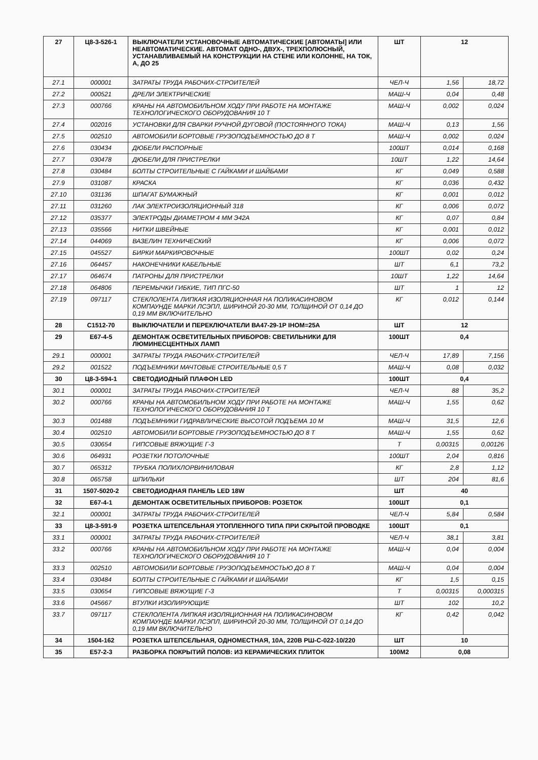| 27 | Ц8-3-526-1 | ВЫКЛЮЧАТЕЛИ УСТАНОВОЧНЫЕ АВТОМАТИЧЕСКИЕ [АВТОМАТЫ] ИЛИ НЕАВТОМАТИЧЕСКИЕ. АВТОМАТ ОДНО-, ДВУХ-, ТРЕХПОЛЮСНЫЙ, УСТАНАВЛИВАЕМЫЙ НА КОНСТРУКЦИИ НА СТЕНЕ ИЛИ КОЛОННЕ, НА ТОК, А, ДО 25 | ШТ | 12 | |
| 27.1 | 000001 | ЗАТРАТЫ ТРУДА РАБОЧИХ-СТРОИТЕЛЕЙ | ЧЕЛ-Ч | 1,56 | 18,72 |
| 27.2 | 000521 | ДРЕЛИ ЭЛЕКТРИЧЕСКИЕ | МАШ-Ч | 0,04 | 0,48 |
| 27.3 | 000766 | КРАНЫ НА АВТОМОБИЛЬНОМ ХОДУ ПРИ РАБОТЕ НА МОНТАЖЕ ТЕХНОЛОГИЧЕСКОГО ОБОРУДОВАНИЯ 10 Т | МАШ-Ч | 0,002 | 0,024 |
| 27.4 | 002016 | УСТАНОВКИ ДЛЯ СВАРКИ РУЧНОЙ ДУГОВОЙ (ПОСТОЯННОГО ТОКА) | МАШ-Ч | 0,13 | 1,56 |
| 27.5 | 002510 | АВТОМОБИЛИ БОРТОВЫЕ ГРУЗОПОДЪЕМНОСТЬЮ ДО 8 Т | МАШ-Ч | 0,002 | 0,024 |
| 27.6 | 030434 | ДЮБЕЛИ РАСПОРНЫЕ | 100ШТ | 0,014 | 0,168 |
| 27.7 | 030478 | ДЮБЕЛИ ДЛЯ ПРИСТРЕЛКИ | 10ШТ | 1,22 | 14,64 |
| 27.8 | 030484 | БОЛТЫ СТРОИТЕЛЬНЫЕ С ГАЙКАМИ И ШАЙБАМИ | КГ | 0,049 | 0,588 |
| 27.9 | 031087 | КРАСКА | КГ | 0,036 | 0,432 |
| 27.10 | 031136 | ШПАГАТ БУМАЖНЫЙ | КГ | 0,001 | 0,012 |
| 27.11 | 031260 | ЛАК ЭЛЕКТРОИЗОЛЯЦИОННЫЙ 318 | КГ | 0,006 | 0,072 |
| 27.12 | 035377 | ЭЛЕКТРОДЫ ДИАМЕТРОМ 4 ММ Э42А | КГ | 0,07 | 0,84 |
| 27.13 | 035566 | НИТКИ ШВЕЙНЫЕ | КГ | 0,001 | 0,012 |
| 27.14 | 044069 | ВАЗЕЛИН ТЕХНИЧЕСКИЙ | КГ | 0,006 | 0,072 |
| 27.15 | 045527 | БИРКИ МАРКИРОВОЧНЫЕ | 100ШТ | 0,02 | 0,24 |
| 27.16 | 064457 | НАКОНЕЧНИКИ КАБЕЛЬНЫЕ | ШТ | 6,1 | 73,2 |
| 27.17 | 064674 | ПАТРОНЫ ДЛЯ ПРИСТРЕЛКИ | 10ШТ | 1,22 | 14,64 |
| 27.18 | 064806 | ПЕРЕМЫЧКИ ГИБКИЕ, ТИП ПГС-50 | ШТ | 1 | 12 |
| 27.19 | 097117 | СТЕКЛОЛЕНТА ЛИПКАЯ ИЗОЛЯЦИОННАЯ НА ПОЛИКАСИНОВОМ КОМПАУНДЕ МАРКИ ЛСЭПЛ, ШИРИНОЙ 20-30 ММ, ТОЛЩИНОЙ ОТ 0,14 ДО 0,19 ММ ВКЛЮЧИТЕЛЬНО | КГ | 0,012 | 0,144 |
| 28 | С1512-70 | ВЫКЛЮЧАТЕЛИ И ПЕРЕКЛЮЧАТЕЛИ ВА47-29-1Р IНОМ=25А | ШТ | 12 | |
| 29 | Е67-4-5 | ДЕМОНТАЖ ОСВЕТИТЕЛЬНЫХ ПРИБОРОВ: СВЕТИЛЬНИКИ ДЛЯ ЛЮМИНЕСЦЕНТНЫХ ЛАМП | 100ШТ | 0,4 | |
| 29.1 | 000001 | ЗАТРАТЫ ТРУДА РАБОЧИХ-СТРОИТЕЛЕЙ | ЧЕЛ-Ч | 17,89 | 7,156 |
| 29.2 | 001522 | ПОДЪЕМНИКИ МАЧТОВЫЕ СТРОИТЕЛЬНЫЕ 0,5 Т | МАШ-Ч | 0,08 | 0,032 |
| 30 | Ц8-3-594-1 | СВЕТОДИОДНЫЙ ПЛАФОН LED | 100ШТ | 0,4 | |
| 30.1 | 000001 | ЗАТРАТЫ ТРУДА РАБОЧИХ-СТРОИТЕЛЕЙ | ЧЕЛ-Ч | 88 | 35,2 |
| 30.2 | 000766 | КРАНЫ НА АВТОМОБИЛЬНОМ ХОДУ ПРИ РАБОТЕ НА МОНТАЖЕ ТЕХНОЛОГИЧЕСКОГО ОБОРУДОВАНИЯ 10 Т | МАШ-Ч | 1,55 | 0,62 |
| 30.3 | 001488 | ПОДЪЕМНИКИ ГИДРАВЛИЧЕСКИЕ ВЫСОТОЙ ПОДЪЕМА 10 М | МАШ-Ч | 31,5 | 12,6 |
| 30.4 | 002510 | АВТОМОБИЛИ БОРТОВЫЕ ГРУЗОПОДЪЕМНОСТЬЮ ДО 8 Т | МАШ-Ч | 1,55 | 0,62 |
| 30.5 | 030654 | ГИПСОВЫЕ ВЯЖУЩИЕ Г-3 | Т | 0,00315 | 0,00126 |
| 30.6 | 064931 | РОЗЕТКИ ПОТОЛОЧНЫЕ | 100ШТ | 2,04 | 0,816 |
| 30.7 | 065312 | ТРУБКА ПОЛИХЛОРВИНИЛОВАЯ | КГ | 2,8 | 1,12 |
| 30.8 | 065758 | ШПИЛЬКИ | ШТ | 204 | 81,6 |
| 31 | 1507-5020-2 | СВЕТОДИОДНАЯ ПАНЕЛЬ LED 18W | ШТ | 40 | |
| 32 | Е67-4-1 | ДЕМОНТАЖ ОСВЕТИТЕЛЬНЫХ ПРИБОРОВ: РОЗЕТОК | 100ШТ | 0,1 | |
| 32.1 | 000001 | ЗАТРАТЫ ТРУДА РАБОЧИХ-СТРОИТЕЛЕЙ | ЧЕЛ-Ч | 5,84 | 0,584 |
| 33 | Ц8-3-591-9 | РОЗЕТКА ШТЕПСЕЛЬНАЯ УТОПЛЕННОГО ТИПА ПРИ СКРЫТОЙ ПРОВОДКЕ | 100ШТ | 0,1 | |
| 33.1 | 000001 | ЗАТРАТЫ ТРУДА РАБОЧИХ-СТРОИТЕЛЕЙ | ЧЕЛ-Ч | 38,1 | 3,81 |
| 33.2 | 000766 | КРАНЫ НА АВТОМОБИЛЬНОМ ХОДУ ПРИ РАБОТЕ НА МОНТАЖЕ ТЕХНОЛОГИЧЕСКОГО ОБОРУДОВАНИЯ 10 Т | МАШ-Ч | 0,04 | 0,004 |
| 33.3 | 002510 | АВТОМОБИЛИ БОРТОВЫЕ ГРУЗОПОДЪЕМНОСТЬЮ ДО 8 Т | МАШ-Ч | 0,04 | 0,004 |
| 33.4 | 030484 | БОЛТЫ СТРОИТЕЛЬНЫЕ С ГАЙКАМИ И ШАЙБАМИ | КГ | 1,5 | 0,15 |
| 33.5 | 030654 | ГИПСОВЫЕ ВЯЖУЩИЕ Г-3 | Т | 0,00315 | 0,000315 |
| 33.6 | 045667 | ВТУЛКИ ИЗОЛИРУЮЩИЕ | ШТ | 102 | 10,2 |
| 33.7 | 097117 | СТЕКЛОЛЕНТА ЛИПКАЯ ИЗОЛЯЦИОННАЯ НА ПОЛИКАСИНОВОМ КОМПАУНДЕ МАРКИ ЛСЭПЛ, ШИРИНОЙ 20-30 ММ, ТОЛЩИНОЙ ОТ 0,14 ДО 0,19 ММ ВКЛЮЧИТЕЛЬНО | КГ | 0,42 | 0,042 |
| 34 | 1504-162 | РОЗЕТКА ШТЕПСЕЛЬНАЯ, ОДНОМЕСТНАЯ, 10А, 220В РШ-С-022-10/220 | ШТ | 10 | |
| 35 | Е57-2-3 | РАЗБОРКА ПОКРЫТИЙ ПОЛОВ: ИЗ КЕРАМИЧЕСКИХ ПЛИТОК | 100М2 | 0,08 | |